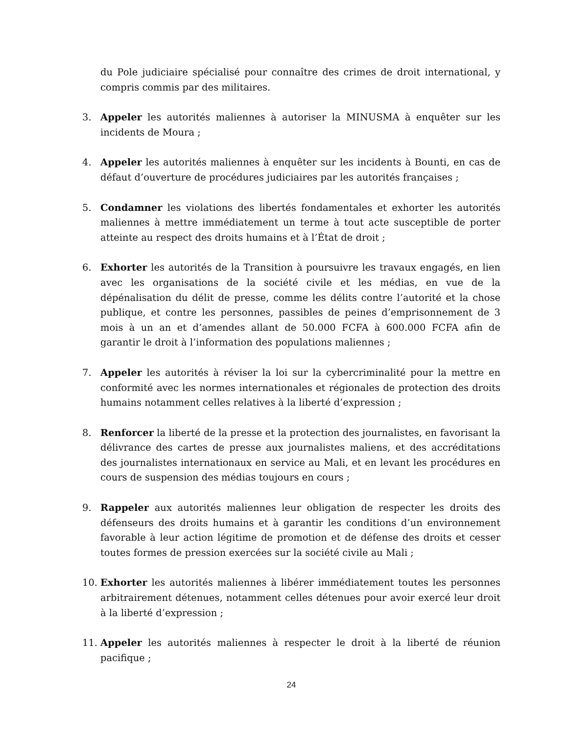du Pole judiciaire spécialisé pour connaître des crimes de droit international, y compris commis par des militaires.
3. Appeler les autorités maliennes à autoriser la MINUSMA à enquêter sur les incidents de Moura ;
4. Appeler les autorités maliennes à enquêter sur les incidents à Bounti, en cas de défaut d’ouverture de procédures judiciaires par les autorités françaises ;
5. Condamner les violations des libertés fondamentales et exhorter les autorités maliennes à mettre immédiatement un terme à tout acte susceptible de porter atteinte au respect des droits humains et à l’État de droit ;
6. Exhorter les autorités de la Transition à poursuivre les travaux engagés, en lien avec les organisations de la société civile et les médias, en vue de la dépénalisation du délit de presse, comme les délits contre l’autorité et la chose publique, et contre les personnes, passibles de peines d’emprisonnement de 3 mois à un an et d’amendes allant de 50.000 FCFA à 600.000 FCFA afin de garantir le droit à l’information des populations maliennes ;
7. Appeler les autorités à réviser la loi sur la cybercriminalité pour la mettre en conformité avec les normes internationales et régionales de protection des droits humains notamment celles relatives à la liberté d’expression ;
8. Renforcer la liberté de la presse et la protection des journalistes, en favorisant la délivrance des cartes de presse aux journalistes maliens, et des accréditations des journalistes internationaux en service au Mali, et en levant les procédures en cours de suspension des médias toujours en cours ;
9. Rappeler aux autorités maliennes leur obligation de respecter les droits des défenseurs des droits humains et à garantir les conditions d’un environnement favorable à leur action légitime de promotion et de défense des droits et cesser toutes formes de pression exercées sur la société civile au Mali ;
10. Exhorter les autorités maliennes à libérer immédiatement toutes les personnes arbitrairement détenues, notamment celles détenues pour avoir exercé leur droit à la liberté d’expression ;
11. Appeler les autorités maliennes à respecter le droit à la liberté de réunion pacifique ;
24